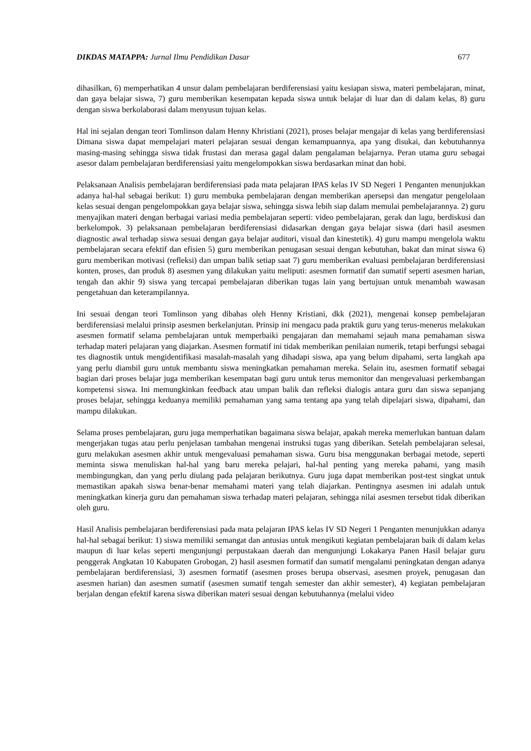DIKDAS MATAPPA: Jurnal Ilmu Pendidikan Dasar
677
dihasilkan, 6) memperhatikan 4 unsur dalam pembelajaran berdiferensiasi yaitu kesiapan siswa, materi pembelajaran, minat, dan gaya belajar siswa, 7) guru memberikan kesempatan kepada siswa untuk belajar di luar dan di dalam kelas, 8) guru dengan siswa berkolaborasi dalam menyusun tujuan kelas.
Hal ini sejalan dengan teori Tomlinson dalam Henny Khristiani (2021), proses belajar mengajar di kelas yang berdiferensiasi Dimana siswa dapat mempelajari materi pelajaran sesuai dengan kemampuannya, apa yang disukai, dan kebutuhannya masing-masing sehingga siswa tidak frustasi dan merasa gagal dalam pengalaman belajarnya. Peran utama guru sebagai asesor dalam pembelajaran berdiferensiasi yaitu mengelompokkan siswa berdasarkan minat dan hobi.
Pelaksanaan Analisis pembelajaran berdiferensiasi pada mata pelajaran IPAS kelas IV SD Negeri 1 Penganten menunjukkan adanya hal-hal sebagai berikut: 1) guru membuka pembelajaran dengan memberikan apersepsi dan mengatur pengelolaan kelas sesuai dengan pengelompokkan gaya belajar siswa, sehingga siswa lebih siap dalam memulai pembelajarannya. 2) guru menyajikan materi dengan berbagai variasi media pembelajaran seperti: video pembelajaran, gerak dan lagu, berdiskusi dan berkelompok. 3) pelaksanaan pembelajaran berdiferensiasi didasarkan dengan gaya belajar siswa (dari hasil asesmen diagnostic awal terhadap siswa sesuai dengan gaya belajar auditori, visual dan kinestetik). 4) guru mampu mengelola waktu pembelajaran secara efektif dan efisien 5) guru memberikan penugasan sesuai dengan kebutuhan, bakat dan minat siswa 6) guru memberikan motivasi (refleksi) dan umpan balik setiap saat 7) guru memberikan evaluasi pembelajaran berdiferensiasi konten, proses, dan produk 8) asesmen yang dilakukan yaitu meliputi: asesmen formatif dan sumatif seperti asesmen harian, tengah dan akhir 9) siswa yang tercapai pembelajaran diberikan tugas lain yang bertujuan untuk menambah wawasan pengetahuan dan keterampilannya.
Ini sesuai dengan teori Tomlinson yang dibahas oleh Henny Kristiani, dkk (2021), mengenai konsep pembelajaran berdiferensiasi melalui prinsip asesmen berkelanjutan. Prinsip ini mengacu pada praktik guru yang terus-menerus melakukan asesmen formatif selama pembelajaran untuk memperbaiki pengajaran dan memahami sejauh mana pemahaman siswa terhadap materi pelajaran yang diajarkan. Asesmen formatif ini tidak memberikan penilaian numerik, tetapi berfungsi sebagai tes diagnostik untuk mengidentifikasi masalah-masalah yang dihadapi siswa, apa yang belum dipahami, serta langkah apa yang perlu diambil guru untuk membantu siswa meningkatkan pemahaman mereka. Selain itu, asesmen formatif sebagai bagian dari proses belajar juga memberikan kesempatan bagi guru untuk terus memonitor dan mengevaluasi perkembangan kompetensi siswa. Ini memungkinkan feedback atau umpan balik dan refleksi dialogis antara guru dan siswa sepanjang proses belajar, sehingga keduanya memiliki pemahaman yang sama tentang apa yang telah dipelajari siswa, dipahami, dan mampu dilakukan.
Selama proses pembelajaran, guru juga memperhatikan bagaimana siswa belajar, apakah mereka memerlukan bantuan dalam mengerjakan tugas atau perlu penjelasan tambahan mengenai instruksi tugas yang diberikan. Setelah pembelajaran selesai, guru melakukan asesmen akhir untuk mengevaluasi pemahaman siswa. Guru bisa menggunakan berbagai metode, seperti meminta siswa menuliskan hal-hal yang baru mereka pelajari, hal-hal penting yang mereka pahami, yang masih membingungkan, dan yang perlu diulang pada pelajaran berikutnya. Guru juga dapat memberikan post-test singkat untuk memastikan apakah siswa benar-benar memahami materi yang telah diajarkan. Pentingnya asesmen ini adalah untuk meningkatkan kinerja guru dan pemahaman siswa terhadap materi pelajaran, sehingga nilai asesmen tersebut tidak diberikan oleh guru.
Hasil Analisis pembelajaran berdiferensiasi pada mata pelajaran IPAS kelas IV SD Negeri 1 Penganten menunjukkan adanya hal-hal sebagai berikut: 1) siswa memiliki semangat dan antusias untuk mengikuti kegiatan pembelajaran baik di dalam kelas maupun di luar kelas seperti mengunjungi perpustakaan daerah dan mengunjungi Lokakarya Panen Hasil belajar guru penggerak Angkatan 10 Kabupaten Grobogan, 2) hasil asesmen formatif dan sumatif mengalami peningkatan dengan adanya pembelajaran berdiferensiasi, 3) asesmen formatif (asesmen proses berupa observasi, asesmen proyek, penugasan dan asesmen harian) dan asesmen sumatif (asesmen sumatif tengah semester dan akhir semester), 4) kegiatan pembelajaran berjalan dengan efektif karena siswa diberikan materi sesuai dengan kebutuhannya (melalui video